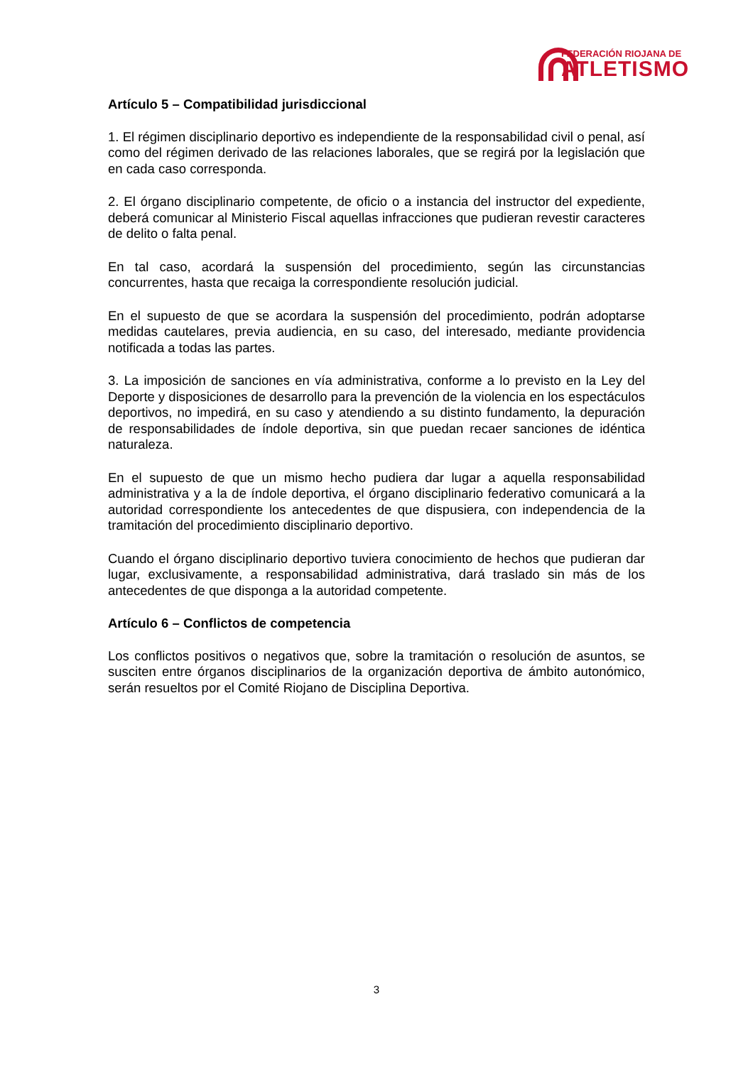FEDERACIÓN RIOJANA DE
ATLETISMO
Artículo 5 – Compatibilidad jurisdiccional
1. El régimen disciplinario deportivo es independiente de la responsabilidad civil o penal, así como del régimen derivado de las relaciones laborales, que se regirá por la legislación que en cada caso corresponda.
2. El órgano disciplinario competente, de oficio o a instancia del instructor del expediente, deberá comunicar al Ministerio Fiscal aquellas infracciones que pudieran revestir caracteres de delito o falta penal.
En tal caso, acordará la suspensión del procedimiento, según las circunstancias concurrentes, hasta que recaiga la correspondiente resolución judicial.
En el supuesto de que se acordara la suspensión del procedimiento, podrán adoptarse medidas cautelares, previa audiencia, en su caso, del interesado, mediante providencia notificada a todas las partes.
3. La imposición de sanciones en vía administrativa, conforme a lo previsto en la Ley del Deporte y disposiciones de desarrollo para la prevención de la violencia en los espectáculos deportivos, no impedirá, en su caso y atendiendo a su distinto fundamento, la depuración de responsabilidades de índole deportiva, sin que puedan recaer sanciones de idéntica naturaleza.
En el supuesto de que un mismo hecho pudiera dar lugar a aquella responsabilidad administrativa y a la de índole deportiva, el órgano disciplinario federativo comunicará a la autoridad correspondiente los antecedentes de que dispusiera, con independencia de la tramitación del procedimiento disciplinario deportivo.
Cuando el órgano disciplinario deportivo tuviera conocimiento de hechos que pudieran dar lugar, exclusivamente, a responsabilidad administrativa, dará traslado sin más de los antecedentes de que disponga a la autoridad competente.
Artículo 6 – Conflictos de competencia
Los conflictos positivos o negativos que, sobre la tramitación o resolución de asuntos, se susciten entre órganos disciplinarios de la organización deportiva de ámbito autonómico, serán resueltos por el Comité Riojano de Disciplina Deportiva.
3